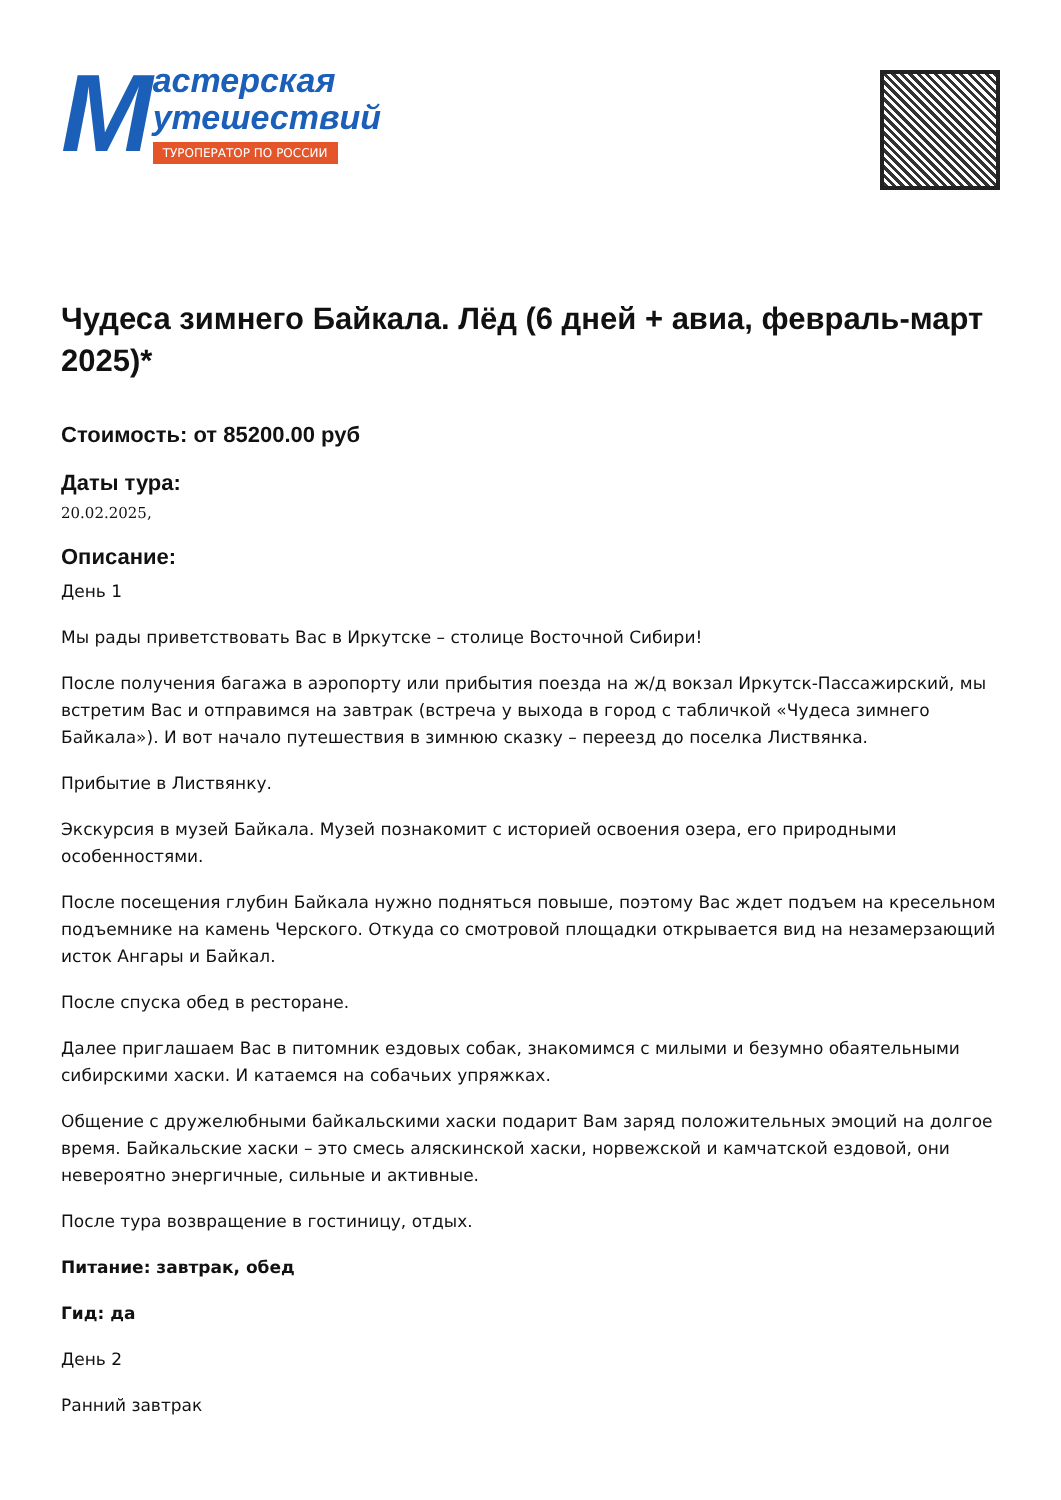М
астерская
утешествий
ТУРОПЕРАТОР ПО РОССИИ
Чудеса зимнего Байкала. Лёд (6 дней + авиа, февраль-март 2025)*
Стоимость: от 85200.00 руб
Даты тура:
20.02.2025,
Описание:
День 1
Мы рады приветствовать Вас в Иркутске – столице Восточной Сибири!
После получения багажа в аэропорту или прибытия поезда на ж/д вокзал Иркутск-Пассажирский, мы встретим Вас и отправимся на завтрак (встреча у выхода в город с табличкой «Чудеса зимнего Байкала»). И вот начало путешествия в зимнюю сказку – переезд до поселка Листвянка.
Прибытие в Листвянку.
Экскурсия в музей Байкала. Музей познакомит с историей освоения озера, его природными особенностями.
После посещения глубин Байкала нужно подняться повыше, поэтому Вас ждет подъем на кресельном подъемнике на камень Черского. Откуда со смотровой площадки открывается вид на незамерзающий исток Ангары и Байкал.
После спуска обед в ресторане.
Далее приглашаем Вас в питомник ездовых собак, знакомимся с милыми и безумно обаятельными сибирскими хаски. И катаемся на собачьих упряжках.
Общение с дружелюбными байкальскими хаски подарит Вам заряд положительных эмоций на долгое время. Байкальские хаски – это смесь аляскинской хаски, норвежской и камчатской ездовой, они невероятно энергичные, сильные и активные.
После тура возвращение в гостиницу, отдых.
Питание: завтрак, обед
Гид: да
День 2
Ранний завтрак